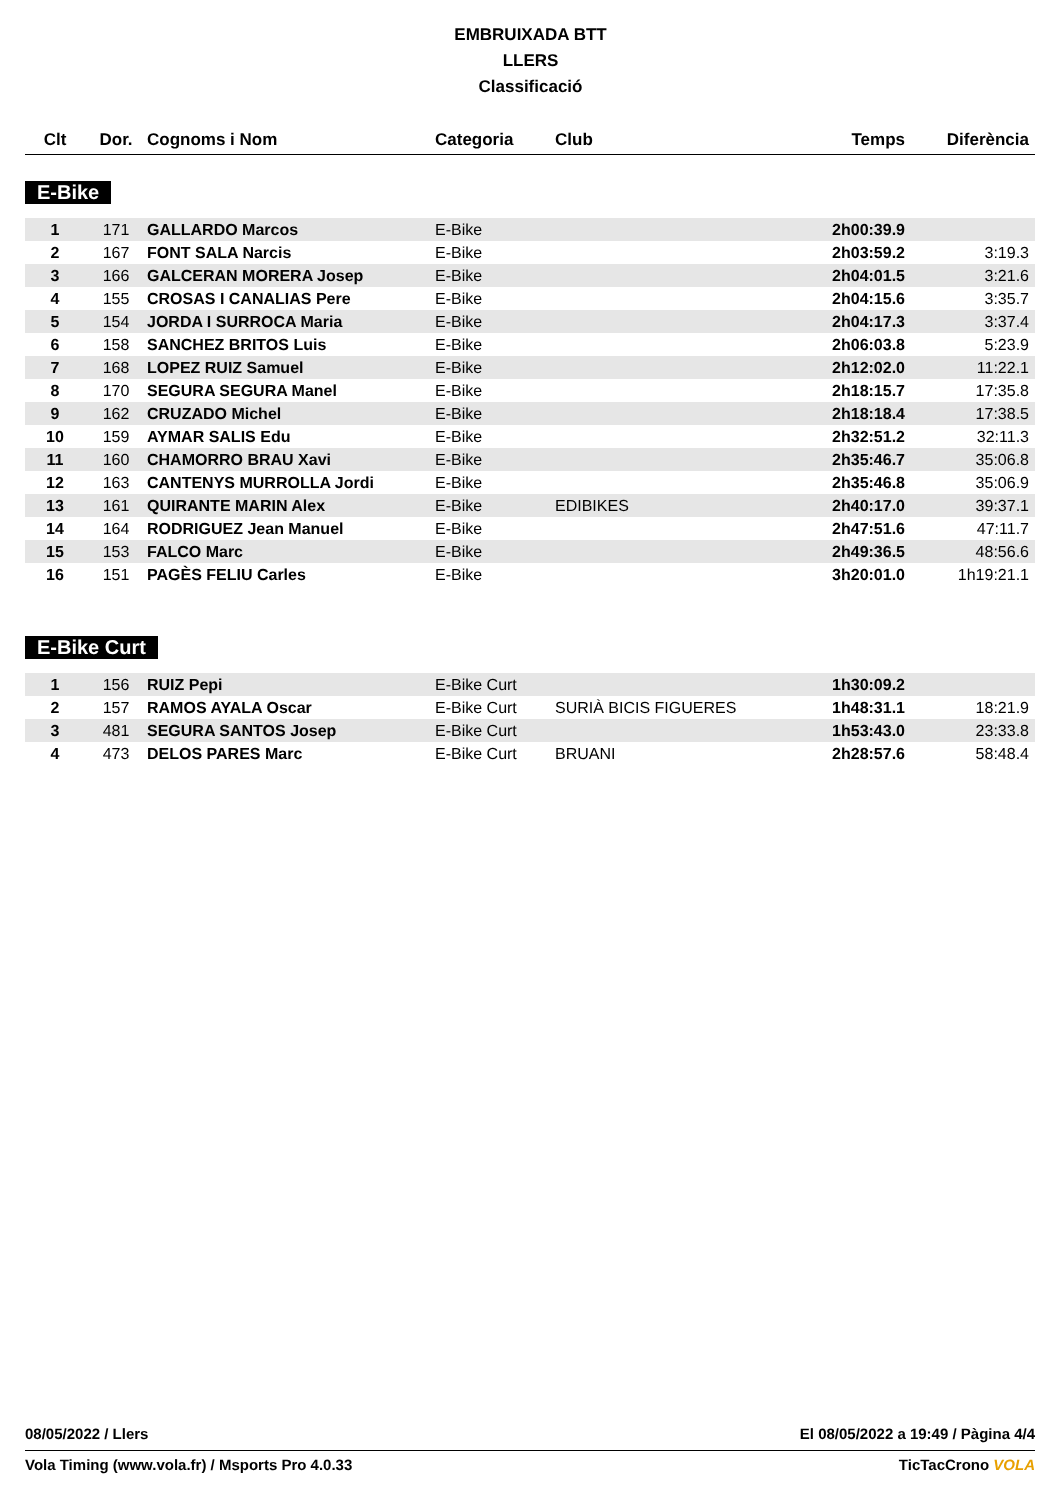EMBRUIXADA BTT
LLERS
Classificació
| Clt | Dor. | Cognoms i Nom | Categoria | Club | Temps | Diferència |
| --- | --- | --- | --- | --- | --- | --- |
E-Bike
| 1 | 171 | GALLARDO Marcos | E-Bike | | 2h00:39.9 | |
| 2 | 167 | FONT SALA Narcis | E-Bike | | 2h03:59.2 | 3:19.3 |
| 3 | 166 | GALCERAN MORERA Josep | E-Bike | | 2h04:01.5 | 3:21.6 |
| 4 | 155 | CROSAS I CANALIAS Pere | E-Bike | | 2h04:15.6 | 3:35.7 |
| 5 | 154 | JORDA I SURROCA Maria | E-Bike | | 2h04:17.3 | 3:37.4 |
| 6 | 158 | SANCHEZ BRITOS Luis | E-Bike | | 2h06:03.8 | 5:23.9 |
| 7 | 168 | LOPEZ RUIZ Samuel | E-Bike | | 2h12:02.0 | 11:22.1 |
| 8 | 170 | SEGURA SEGURA Manel | E-Bike | | 2h18:15.7 | 17:35.8 |
| 9 | 162 | CRUZADO Michel | E-Bike | | 2h18:18.4 | 17:38.5 |
| 10 | 159 | AYMAR SALIS Edu | E-Bike | | 2h32:51.2 | 32:11.3 |
| 11 | 160 | CHAMORRO BRAU Xavi | E-Bike | | 2h35:46.7 | 35:06.8 |
| 12 | 163 | CANTENYS MURROLLA Jordi | E-Bike | | 2h35:46.8 | 35:06.9 |
| 13 | 161 | QUIRANTE MARIN Alex | E-Bike | EDIBIKES | 2h40:17.0 | 39:37.1 |
| 14 | 164 | RODRIGUEZ Jean Manuel | E-Bike | | 2h47:51.6 | 47:11.7 |
| 15 | 153 | FALCO Marc | E-Bike | | 2h49:36.5 | 48:56.6 |
| 16 | 151 | PAGÈS FELIU Carles | E-Bike | | 3h20:01.0 | 1h19:21.1 |
E-Bike Curt
| 1 | 156 | RUIZ Pepi | E-Bike Curt | | 1h30:09.2 | |
| 2 | 157 | RAMOS AYALA Oscar | E-Bike Curt | SURIÀ BICIS FIGUERES | 1h48:31.1 | 18:21.9 |
| 3 | 481 | SEGURA SANTOS Josep | E-Bike Curt | | 1h53:43.0 | 23:33.8 |
| 4 | 473 | DELOS PARES Marc | E-Bike Curt | BRUANI | 2h28:57.6 | 58:48.4 |
08/05/2022 / Llers El 08/05/2022 a 19:49 / Pàgina 4/4
Vola Timing (www.vola.fr) / Msports Pro 4.0.33 TicTacCrono VOLA